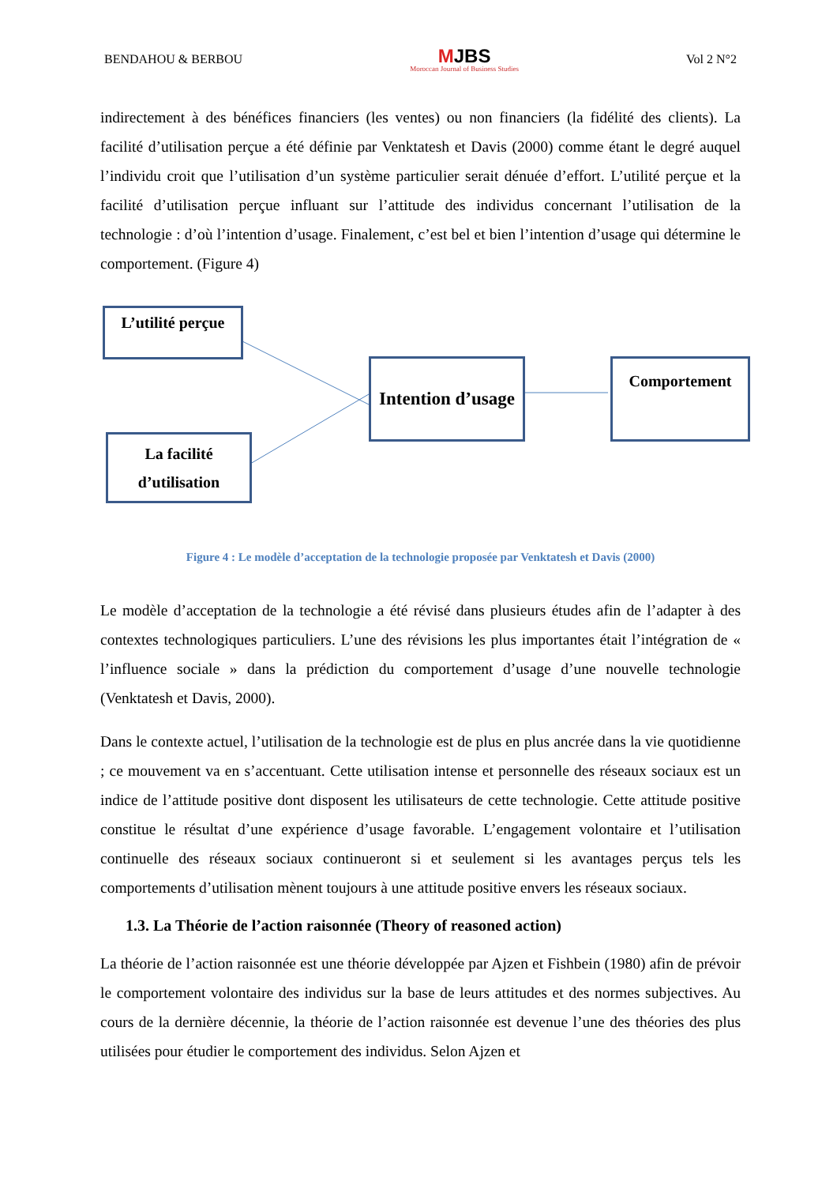BENDAHOU & BERBOU MJBS
Moroccan Journal of Business Studies Vol 2 N°2
indirectement à des bénéfices financiers (les ventes) ou non financiers (la fidélité des clients). La facilité d’utilisation perçue a été définie par Venktatesh et Davis (2000) comme étant le degré auquel l’individu croit que l’utilisation d’un système particulier serait dénuée d’effort. L’utilité perçue et la facilité d’utilisation perçue influant sur l’attitude des individus concernant l’utilisation de la technologie : d’où l’intention d’usage. Finalement, c’est bel et bien l’intention d’usage qui détermine le comportement. (Figure 4)
L’utilité perçue
La facilité d’utilisation
Intention d’usage
Comportement
Figure 4 : Le modèle d’acceptation de la technologie proposée par Venktatesh et Davis (2000)
Le modèle d’acceptation de la technologie a été révisé dans plusieurs études afin de l’adapter à des contextes technologiques particuliers. L’une des révisions les plus importantes était l’intégration de « l’influence sociale » dans la prédiction du comportement d’usage d’une nouvelle technologie (Venktatesh et Davis, 2000).
Dans le contexte actuel, l’utilisation de la technologie est de plus en plus ancrée dans la vie quotidienne ; ce mouvement va en s’accentuant. Cette utilisation intense et personnelle des réseaux sociaux est un indice de l’attitude positive dont disposent les utilisateurs de cette technologie. Cette attitude positive constitue le résultat d’une expérience d’usage favorable. L’engagement volontaire et l’utilisation continuelle des réseaux sociaux continueront si et seulement si les avantages perçus tels les comportements d’utilisation mènent toujours à une attitude positive envers les réseaux sociaux.
1.3. La Théorie de l’action raisonnée (Theory of reasoned action)
La théorie de l’action raisonnée est une théorie développée par Ajzen et Fishbein (1980) afin de prévoir le comportement volontaire des individus sur la base de leurs attitudes et des normes subjectives. Au cours de la dernière décennie, la théorie de l’action raisonnée est devenue l’une des théories des plus utilisées pour étudier le comportement des individus. Selon Ajzen et